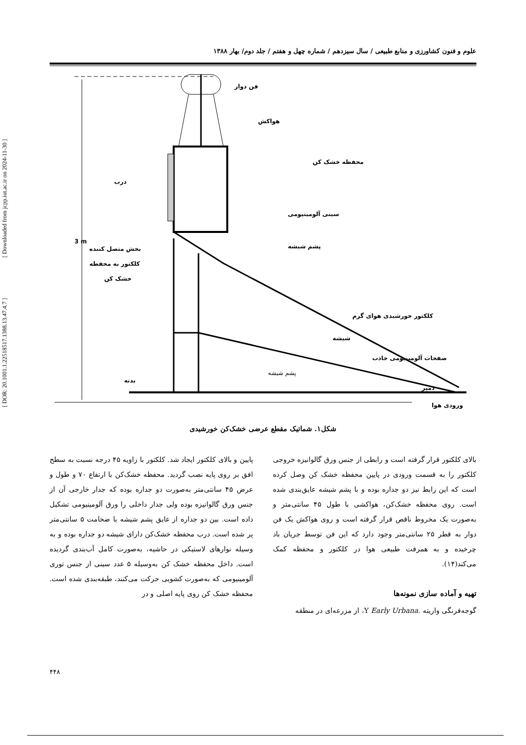[ DOR: 20.1001.1.22518517.1388.13.47.4.7 ]
[ Downloaded from jcpp.iut.ac.ir on 2024-11-30 ]
علوم و فنون کشاورزی و منابع طبیعی / سال سیزدهم / شماره چهل و هفتم / جلد دوم/ بهار ۱۳۸۸
3 m
فن دوار
هواکش
محفظه خشک کن
درب
سینی آلومینیومی
پشم شیشه
بخش متصل کننده
کلکتور به محفظه
خشک کن
کلکتور خورشیدی هوای گرم
شیشه
صفحات آلومینیومی جاذب
پشم شیشه
بدنه
دمپر
ورودی هوا
شکل۱. شماتیک مقطع عرضی خشک‌کن خورشیدی
پایین و بالای کلکتور ایجاد شد. کلکتور با زاویه ۴۵ درجه نسبت به سطح افق بر روی پایه نصب گردید. محفظه خشک‌کن با ارتفاع ۷۰ و طول و عرض ۴۵ سانتی‌متر به‌صورت دو جداره بوده که جدار خارجی آن از جنس ورق گالوانیزه بوده ولی جدار داخلی را ورق آلومینیومی تشکیل داده است. بین دو جداره از عایق پشم شیشه با ضخامت ۵ سانتی‌متر پر شده است. درب محفظه خشک‌کن دارای شیشه دو جداره بوده و به وسیله نوارهای لاستیکی در حاشیه، به‌صورت کامل آب‌بندی گردیده است. داخل محفظه خشک کن به‌وسیله ۵ عدد سینی از جنس توری آلومینیومی که به‌صورت کشویی حرکت می‌کنند، طبقه‌بندی شده است. محفظه خشک کن روی پایه اصلی و در
بالای کلکتور قرار گرفته است و رابطی از جنس ورق گالوانیزه خروجی کلکتور را به قسمت ورودی در پایین محفظه خشک کن وصل کرده است که این رابط نیز دو جداره بوده و با پشم شیشه عایق‌بندی شده است. روی محفظه خشک‌کن، هواکشی با طول ۴۵ سانتی‌متر و به‌صورت یک مخروط ناقص قرار گرفته است و روی هواکش یک فن دوار به قطر ۲۵ سانتی‌متر وجود دارد که این فن توسط جریان باد چرخیده و به همرفت طبیعی هوا در کلکتور و محفظه کمک می‌کند(۱۴).
تهیه و آماده سازی نمونه‌ها
گوجه‌فرنگی واریته .Y Early Urbana، از مزرعه‌ای در منطقه
۴۴۸